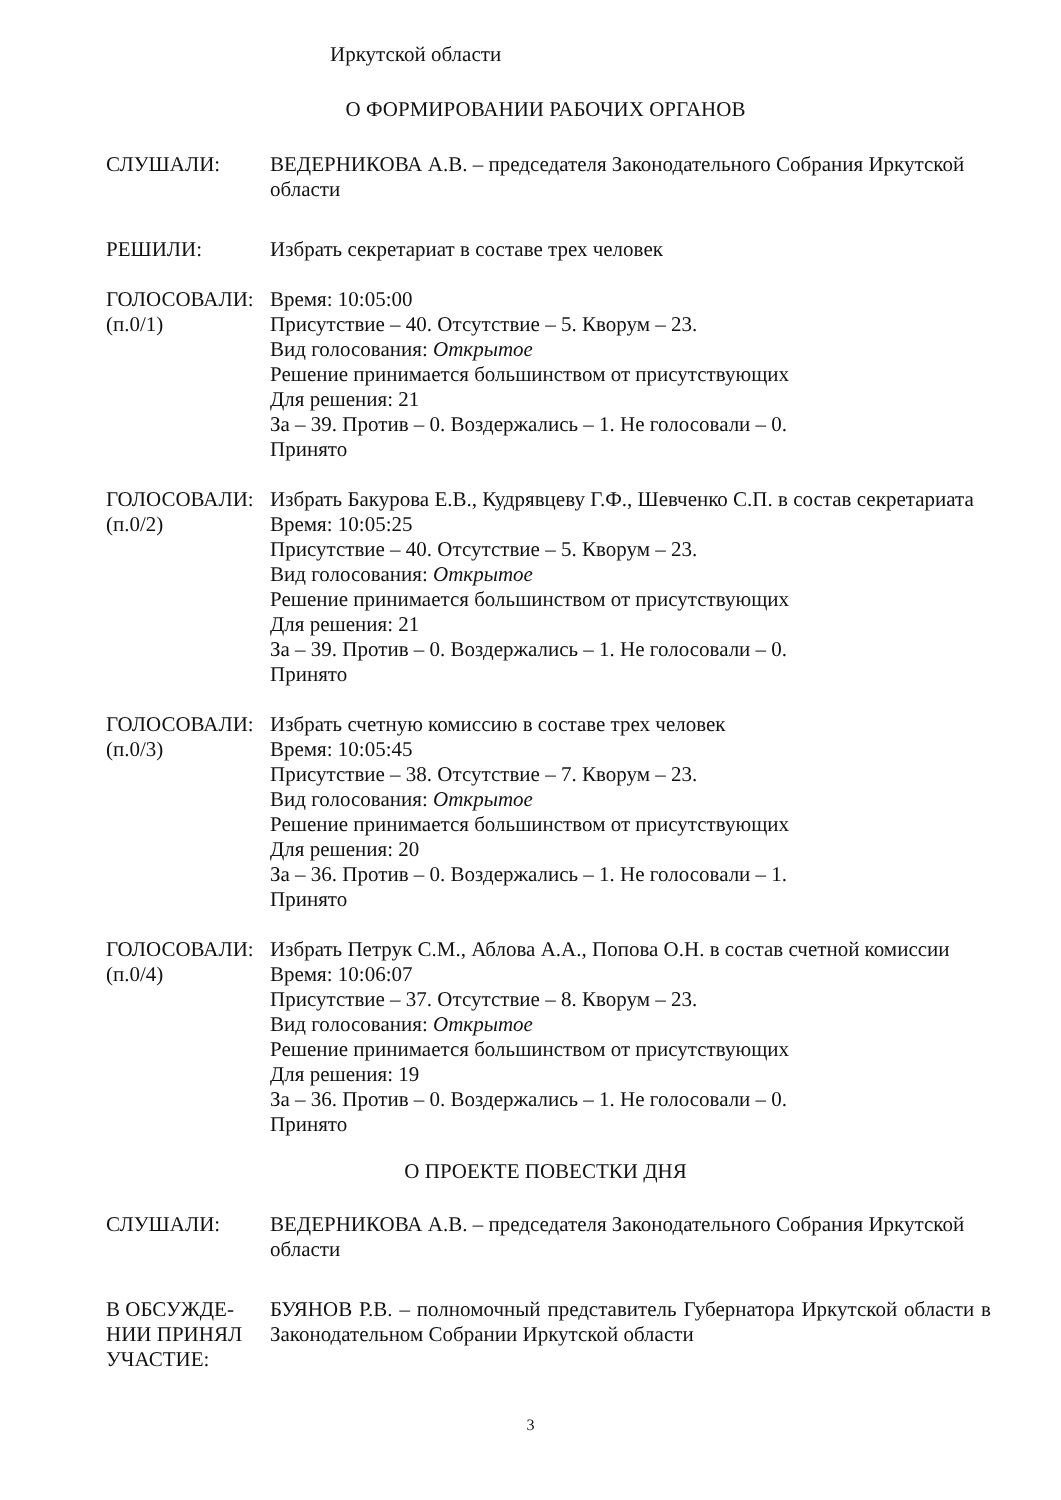Иркутской области
О ФОРМИРОВАНИИ РАБОЧИХ ОРГАНОВ
СЛУШАЛИ: ВЕДЕРНИКОВА А.В. – председателя Законодательного Собрания Иркутской области
РЕШИЛИ: Избрать секретариат в составе трех человек
ГОЛОСОВАЛИ:
(п.0/1)
Время: 10:05:00
Присутствие – 40. Отсутствие – 5. Кворум – 23.
Вид голосования: Открытое
Решение принимается большинством от присутствующих
Для решения: 21
За – 39. Против – 0. Воздержались – 1. Не голосовали – 0.
Принято
ГОЛОСОВАЛИ:
(п.0/2)
Избрать Бакурова Е.В., Кудрявцеву Г.Ф., Шевченко С.П. в состав секретариата
Время: 10:05:25
Присутствие – 40. Отсутствие – 5. Кворум – 23.
Вид голосования: Открытое
Решение принимается большинством от присутствующих
Для решения: 21
За – 39. Против – 0. Воздержались – 1. Не голосовали – 0.
Принято
ГОЛОСОВАЛИ:
(п.0/3)
Избрать счетную комиссию в составе трех человек
Время: 10:05:45
Присутствие – 38. Отсутствие – 7. Кворум – 23.
Вид голосования: Открытое
Решение принимается большинством от присутствующих
Для решения: 20
За – 36. Против – 0. Воздержались – 1. Не голосовали – 1.
Принято
ГОЛОСОВАЛИ:
(п.0/4)
Избрать Петрук С.М., Аблова А.А., Попова О.Н. в состав счетной комиссии
Время: 10:06:07
Присутствие – 37. Отсутствие – 8. Кворум – 23.
Вид голосования: Открытое
Решение принимается большинством от присутствующих
Для решения: 19
За – 36. Против – 0. Воздержались – 1. Не голосовали – 0.
Принято
О ПРОЕКТЕ ПОВЕСТКИ ДНЯ
СЛУШАЛИ: ВЕДЕРНИКОВА А.В. – председателя Законодательного Собрания Иркутской области
В ОБСУЖДЕ-
НИИ ПРИНЯЛ
УЧАСТИЕ:
БУЯНОВ Р.В. – полномочный представитель Губернатора Иркутской области в Законодательном Собрании Иркутской области
3